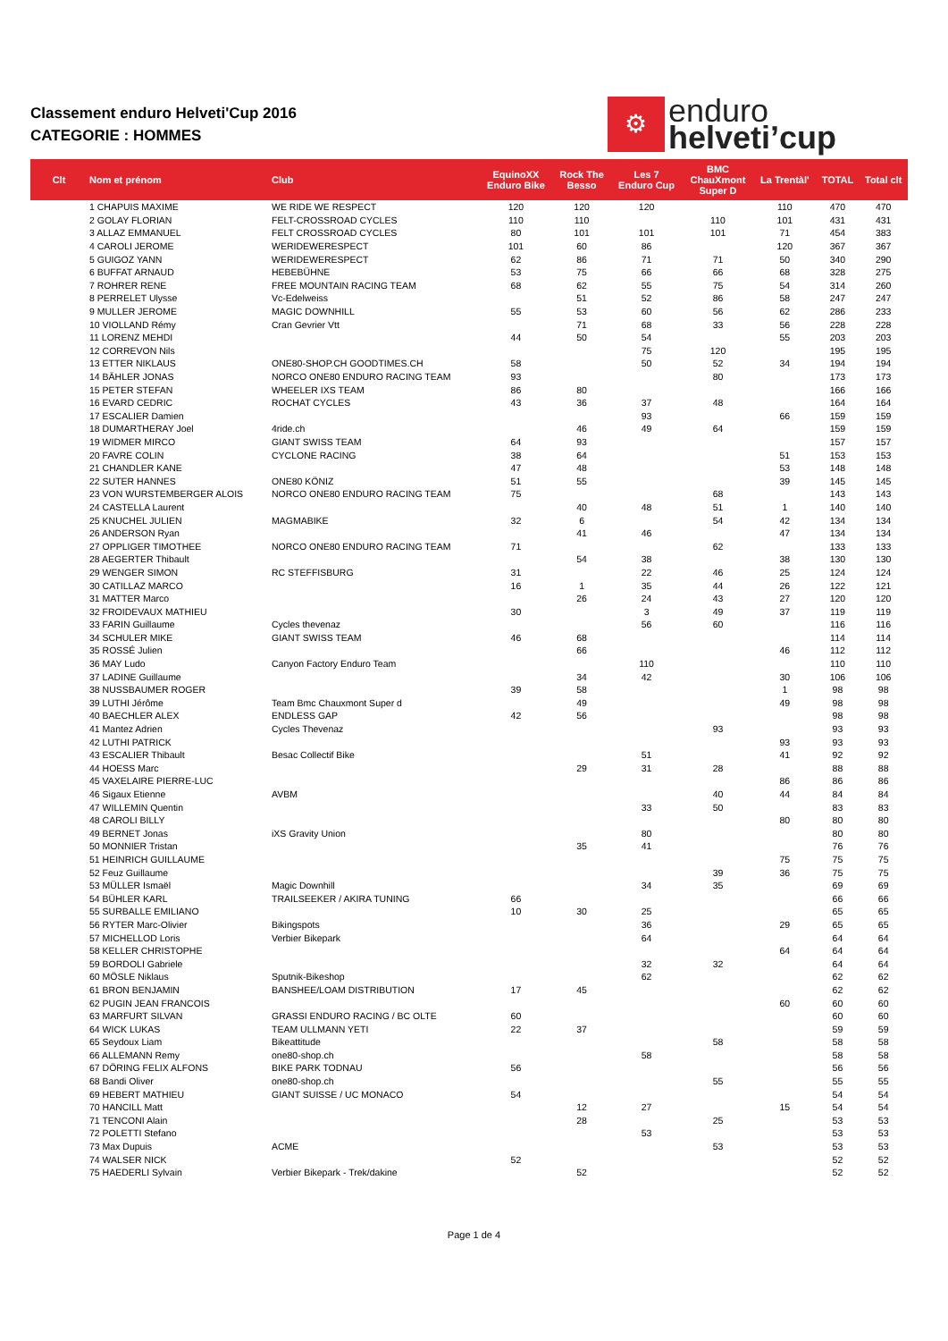Classement enduro Helveti'Cup 2016
CATEGORIE : HOMMES
⚙
enduro
helveti’cup
| Clt | Nom et prénom | Club | EquinoXX Enduro Bike | Rock The Besso | Les 7 Enduro Cup | BMC ChauXmont Super D | La Trentàl' | TOTAL | Total clt |
| --- | --- | --- | --- | --- | --- | --- | --- | --- | --- |
| | 1 CHAPUIS MAXIME | WE RIDE WE RESPECT | 120 | 120 | 120 | | 110 | 470 | 470 |
| | 2 GOLAY FLORIAN | FELT-CROSSROAD CYCLES | 110 | 110 | | 110 | 101 | 431 | 431 |
| | 3 ALLAZ EMMANUEL | FELT CROSSROAD CYCLES | 80 | 101 | 101 | 101 | 71 | 454 | 383 |
| | 4 CAROLI JEROME | WERIDEWERESPECT | 101 | 60 | 86 | | 120 | 367 | 367 |
| | 5 GUIGOZ YANN | WERIDEWERESPECT | 62 | 86 | 71 | 71 | 50 | 340 | 290 |
| | 6 BUFFAT ARNAUD | HEBEBÜHNE | 53 | 75 | 66 | 66 | 68 | 328 | 275 |
| | 7 ROHRER RENE | FREE MOUNTAIN RACING TEAM | 68 | 62 | 55 | 75 | 54 | 314 | 260 |
| | 8 PERRELET Ulysse | Vc-Edelweiss | | 51 | 52 | 86 | 58 | 247 | 247 |
| | 9 MULLER JEROME | MAGIC DOWNHILL | 55 | 53 | 60 | 56 | 62 | 286 | 233 |
| | 10 VIOLLAND Rémy | Cran Gevrier Vtt | | 71 | 68 | 33 | 56 | 228 | 228 |
| | 11 LORENZ MEHDI | | 44 | 50 | 54 | | 55 | 203 | 203 |
| | 12 CORREVON Nils | | | | 75 | 120 | | 195 | 195 |
| | 13 ETTER NIKLAUS | ONE80-SHOP.CH GOODTIMES.CH | 58 | | 50 | 52 | 34 | 194 | 194 |
| | 14 BÄHLER JONAS | NORCO ONE80 ENDURO RACING TEAM | 93 | | | 80 | | 173 | 173 |
| | 15 PETER STEFAN | WHEELER IXS TEAM | 86 | 80 | | | | 166 | 166 |
| | 16 EVARD CEDRIC | ROCHAT CYCLES | 43 | 36 | 37 | 48 | | 164 | 164 |
| | 17 ESCALIER Damien | | | | 93 | | 66 | 159 | 159 |
| | 18 DUMARTHERAY Joel | 4ride.ch | | 46 | 49 | 64 | | 159 | 159 |
| | 19 WIDMER MIRCO | GIANT SWISS TEAM | 64 | 93 | | | | 157 | 157 |
| | 20 FAVRE COLIN | CYCLONE RACING | 38 | 64 | | | 51 | 153 | 153 |
| | 21 CHANDLER KANE | | 47 | 48 | | | 53 | 148 | 148 |
| | 22 SUTER HANNES | ONE80 KÖNIZ | 51 | 55 | | | 39 | 145 | 145 |
| | 23 VON WURSTEMBERGER ALOIS | NORCO ONE80 ENDURO RACING TEAM | 75 | | | 68 | | 143 | 143 |
| | 24 CASTELLA Laurent | | | 40 | 48 | 51 | 1 | 140 | 140 |
| | 25 KNUCHEL JULIEN | MAGMABIKE | 32 | 6 | | 54 | 42 | 134 | 134 |
| | 26 ANDERSON Ryan | | | 41 | 46 | | 47 | 134 | 134 |
| | 27 OPPLIGER TIMOTHEE | NORCO ONE80 ENDURO RACING TEAM | 71 | | | 62 | | 133 | 133 |
| | 28 AEGERTER Thibault | | | 54 | 38 | | 38 | 130 | 130 |
| | 29 WENGER SIMON | RC STEFFISBURG | 31 | | 22 | 46 | 25 | 124 | 124 |
| | 30 CATILLAZ MARCO | | 16 | 1 | 35 | 44 | 26 | 122 | 121 |
| | 31 MATTER Marco | | | 26 | 24 | 43 | 27 | 120 | 120 |
| | 32 FROIDEVAUX MATHIEU | | 30 | | 3 | 49 | 37 | 119 | 119 |
| | 33 FARIN Guillaume | Cycles thevenaz | | | 56 | 60 | | 116 | 116 |
| | 34 SCHULER MIKE | GIANT SWISS TEAM | 46 | 68 | | | | 114 | 114 |
| | 35 ROSSÉ Julien | | | 66 | | | 46 | 112 | 112 |
| | 36 MAY Ludo | Canyon Factory Enduro Team | | | 110 | | | 110 | 110 |
| | 37 LADINE Guillaume | | | 34 | 42 | | 30 | 106 | 106 |
| | 38 NUSSBAUMER ROGER | | 39 | 58 | | | 1 | 98 | 98 |
| | 39 LUTHI Jérôme | Team Bmc Chauxmont Super d | | 49 | | | 49 | 98 | 98 |
| | 40 BAECHLER ALEX | ENDLESS GAP | 42 | 56 | | | | 98 | 98 |
| | 41 Mantez Adrien | Cycles Thevenaz | | | | 93 | | 93 | 93 |
| | 42 LUTHI PATRICK | | | | | | 93 | 93 | 93 |
| | 43 ESCALIER Thibault | Besac Collectif Bike | | | 51 | | 41 | 92 | 92 |
| | 44 HOESS Marc | | | 29 | 31 | 28 | | 88 | 88 |
| | 45 VAXELAIRE PIERRE-LUC | | | | | | 86 | 86 | 86 |
| | 46 Sigaux Etienne | AVBM | | | | 40 | 44 | 84 | 84 |
| | 47 WILLEMIN Quentin | | | | 33 | 50 | | 83 | 83 |
| | 48 CAROLI BILLY | | | | | | 80 | 80 | 80 |
| | 49 BERNET Jonas | iXS Gravity Union | | | 80 | | | 80 | 80 |
| | 50 MONNIER Tristan | | | 35 | 41 | | | 76 | 76 |
| | 51 HEINRICH GUILLAUME | | | | | | 75 | 75 | 75 |
| | 52 Feuz Guillaume | | | | | 39 | 36 | 75 | 75 |
| | 53 MÜLLER Ismaël | Magic Downhill | | | 34 | 35 | | 69 | 69 |
| | 54 BÜHLER KARL | TRAILSEEKER / AKIRA TUNING | 66 | | | | | 66 | 66 |
| | 55 SURBALLE EMILIANO | | 10 | 30 | 25 | | | 65 | 65 |
| | 56 RYTER Marc-Olivier | Bikingspots | | | 36 | | 29 | 65 | 65 |
| | 57 MICHELLOD Loris | Verbier Bikepark | | | 64 | | | 64 | 64 |
| | 58 KELLER CHRISTOPHE | | | | | | 64 | 64 | 64 |
| | 59 BORDOLI Gabriele | | | | 32 | 32 | | 64 | 64 |
| | 60 MÖSLE Niklaus | Sputnik-Bikeshop | | | 62 | | | 62 | 62 |
| | 61 BRON BENJAMIN | BANSHEE/LOAM DISTRIBUTION | 17 | 45 | | | | 62 | 62 |
| | 62 PUGIN JEAN FRANCOIS | | | | | | 60 | 60 | 60 |
| | 63 MARFURT SILVAN | GRASSI ENDURO RACING / BC OLTE | 60 | | | | | 60 | 60 |
| | 64 WICK LUKAS | TEAM ULLMANN YETI | 22 | 37 | | | | 59 | 59 |
| | 65 Seydoux Liam | Bikeattitude | | | | 58 | | 58 | 58 |
| | 66 ALLEMANN Remy | one80-shop.ch | | | 58 | | | 58 | 58 |
| | 67 DÖRING FELIX ALFONS | BIKE PARK TODNAU | 56 | | | | | 56 | 56 |
| | 68 Bandi Oliver | one80-shop.ch | | | | 55 | | 55 | 55 |
| | 69 HEBERT MATHIEU | GIANT SUISSE / UC MONACO | 54 | | | | | 54 | 54 |
| | 70 HANCILL Matt | | | 12 | 27 | | 15 | 54 | 54 |
| | 71 TENCONI Alain | | | 28 | | 25 | | 53 | 53 |
| | 72 POLETTI Stefano | | | | 53 | | | 53 | 53 |
| | 73 Max Dupuis | ACME | | | | 53 | | 53 | 53 |
| | 74 WALSER NICK | | 52 | | | | | 52 | 52 |
| | 75 HAEDERLI Sylvain | Verbier Bikepark - Trek/dakine | | 52 | | | | 52 | 52 |
Page 1 de 4